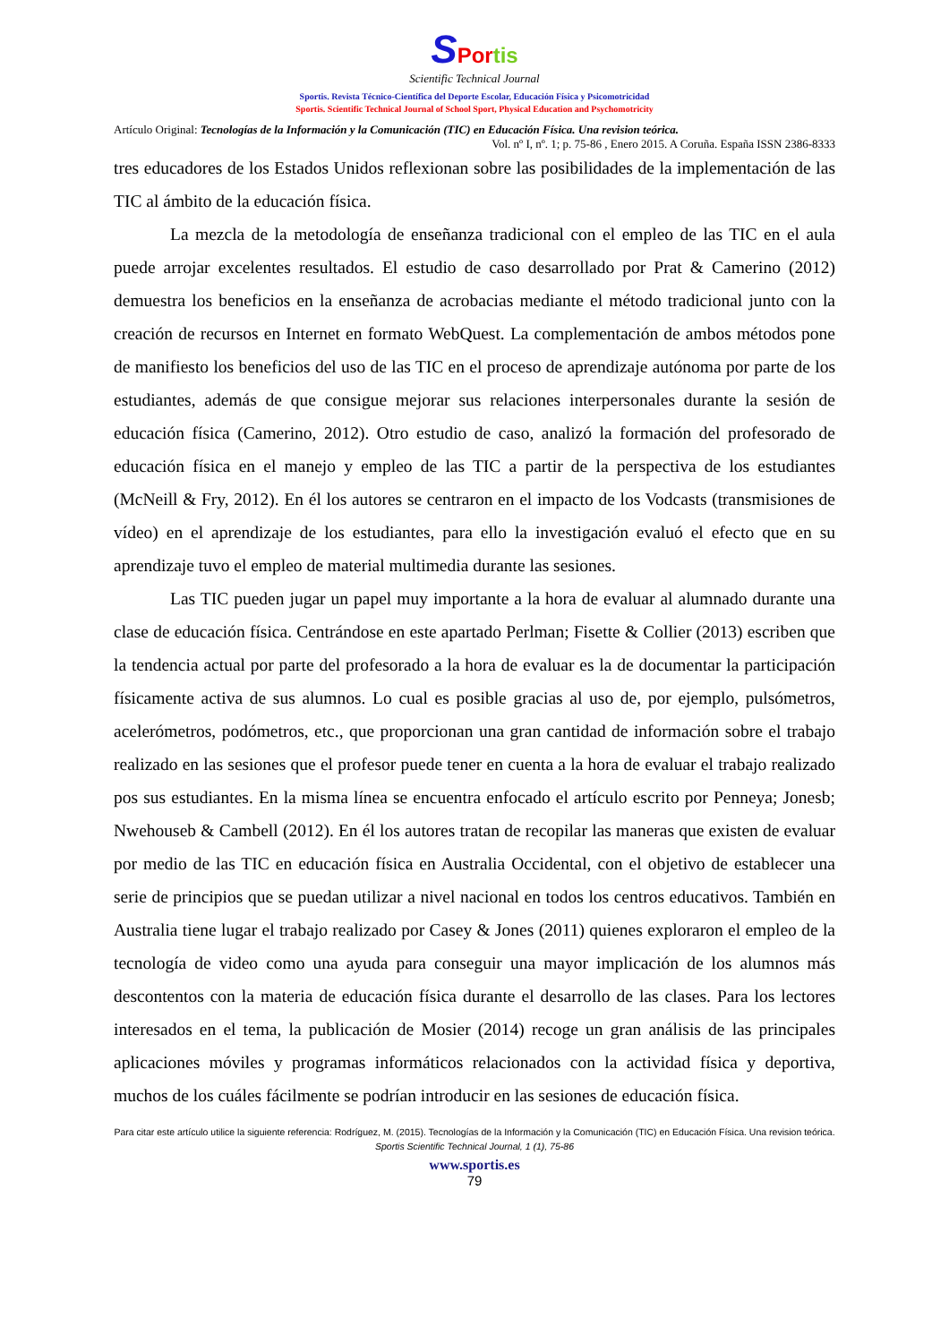SPor tis
Scientific Technical Journal
Sportis. Revista Técnico-Científica del Deporte Escolar, Educación Física y Psicomotricidad
Sportis. Scientific Technical Journal of School Sport, Physical Education and Psychomotricity
Artículo Original: Tecnologías de la Información y la Comunicación (TIC) en Educación Física. Una revision teórica.
Vol. nº I, nº. 1; p. 75-86 , Enero 2015. A Coruña. España ISSN 2386-8333
tres educadores de los Estados Unidos reflexionan sobre las posibilidades de la implementación de las TIC al ámbito de la educación física.
La mezcla de la metodología de enseñanza tradicional con el empleo de las TIC en el aula puede arrojar excelentes resultados. El estudio de caso desarrollado por Prat & Camerino (2012) demuestra los beneficios en la enseñanza de acrobacias mediante el método tradicional junto con la creación de recursos en Internet en formato WebQuest. La complementación de ambos métodos pone de manifiesto los beneficios del uso de las TIC en el proceso de aprendizaje autónoma por parte de los estudiantes, además de que consigue mejorar sus relaciones interpersonales durante la sesión de educación física (Camerino, 2012). Otro estudio de caso, analizó la formación del profesorado de educación física en el manejo y empleo de las TIC a partir de la perspectiva de los estudiantes (McNeill & Fry, 2012). En él los autores se centraron en el impacto de los Vodcasts (transmisiones de vídeo) en el aprendizaje de los estudiantes, para ello la investigación evaluó el efecto que en su aprendizaje tuvo el empleo de material multimedia durante las sesiones.
Las TIC pueden jugar un papel muy importante a la hora de evaluar al alumnado durante una clase de educación física. Centrándose en este apartado Perlman; Fisette & Collier (2013) escriben que la tendencia actual por parte del profesorado a la hora de evaluar es la de documentar la participación físicamente activa de sus alumnos. Lo cual es posible gracias al uso de, por ejemplo, pulsómetros, acelerómetros, podómetros, etc., que proporcionan una gran cantidad de información sobre el trabajo realizado en las sesiones que el profesor puede tener en cuenta a la hora de evaluar el trabajo realizado pos sus estudiantes. En la misma línea se encuentra enfocado el artículo escrito por Penneya; Jonesb; Nwehouseb & Cambell (2012). En él los autores tratan de recopilar las maneras que existen de evaluar por medio de las TIC en educación física en Australia Occidental, con el objetivo de establecer una serie de principios que se puedan utilizar a nivel nacional en todos los centros educativos. También en Australia tiene lugar el trabajo realizado por Casey & Jones (2011) quienes exploraron el empleo de la tecnología de video como una ayuda para conseguir una mayor implicación de los alumnos más descontentos con la materia de educación física durante el desarrollo de las clases. Para los lectores interesados en el tema, la publicación de Mosier (2014) recoge un gran análisis de las principales aplicaciones móviles y programas informáticos relacionados con la actividad física y deportiva, muchos de los cuáles fácilmente se podrían introducir en las sesiones de educación física.
Para citar este artículo utilice la siguiente referencia: Rodríguez, M. (2015). Tecnologías de la Información y la Comunicación (TIC) en Educación Física. Una revision teórica. Sportis Scientific Technical Journal, 1 (1), 75-86
www.sportis.es
79